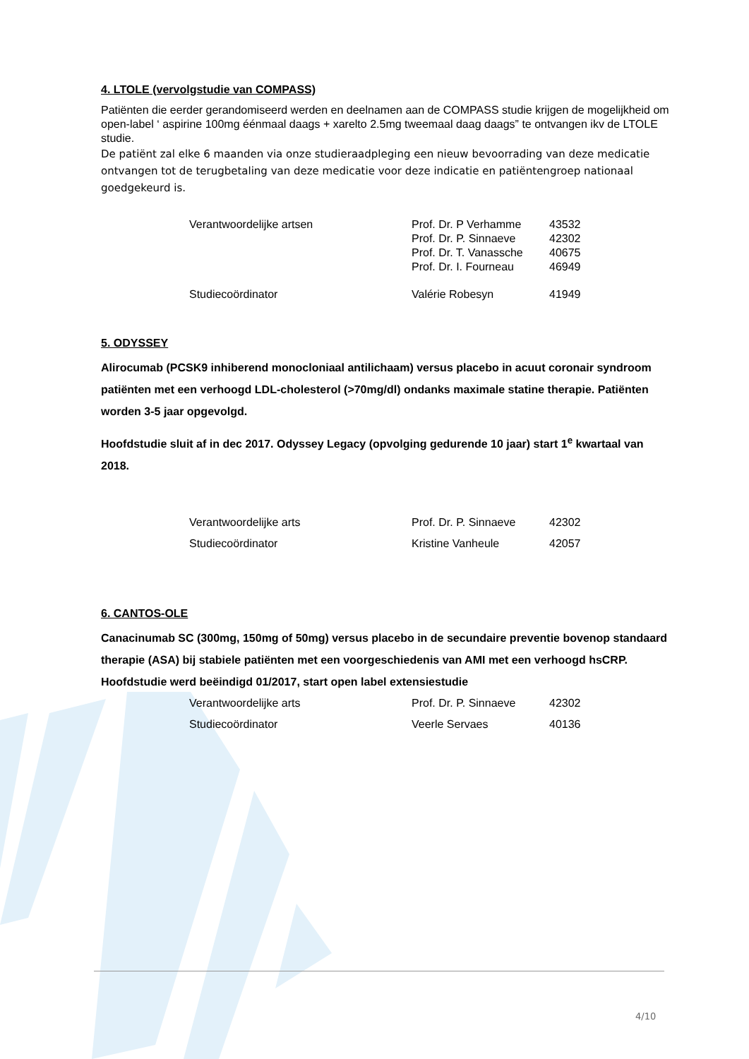4. LTOLE (vervolgstudie van COMPASS)
Patiënten die eerder gerandomiseerd werden en deelnamen aan de COMPASS studie krijgen de mogelijkheid om open-label ‘ aspirine 100mg éénmaal daags + xarelto 2.5mg tweemaal daag daags” te ontvangen ikv de LTOLE studie.
De patiënt zal elke 6 maanden via onze studieraadpleging een nieuw bevoorrading van deze medicatie ontvangen tot de terugbetaling van deze medicatie voor deze indicatie en patiëntengroep nationaal goedgekeurd is.
| Verantwoordelijke artsen | Prof. Dr. P Verhamme | 43532 |
| | Prof. Dr. P. Sinnaeve | 42302 |
| | Prof. Dr. T. Vanassche | 40675 |
| | Prof. Dr. I. Fourneau | 46949 |
| Studiecoördinator | Valérie Robesyn | 41949 |
5. ODYSSEY
Alirocumab (PCSK9 inhiberend monocloniaal antilichaam) versus placebo in acuut coronair syndroom patiënten met een verhoogd LDL-cholesterol (>70mg/dl) ondanks maximale statine therapie. Patiënten worden 3-5 jaar opgevolgd.
Hoofdstudie sluit af in dec 2017. Odyssey Legacy (opvolging gedurende 10 jaar) start 1<sup>e</sup> kwartaal van 2018.
| Verantwoordelijke arts | Prof. Dr. P. Sinnaeve | 42302 |
| Studiecoördinator | Kristine Vanheule | 42057 |
6. CANTOS-OLE
Canacinumab SC (300mg, 150mg of 50mg) versus placebo in de secundaire preventie bovenop standaard therapie (ASA) bij stabiele patiënten met een voorgeschiedenis van AMI met een verhoogd hsCRP. Hoofdstudie werd beëindigd 01/2017, start open label extensiestudie
| Verantwoordelijke arts | Prof. Dr. P. Sinnaeve | 42302 |
| Studiecoördinator | Veerle Servaes | 40136 |
4/10